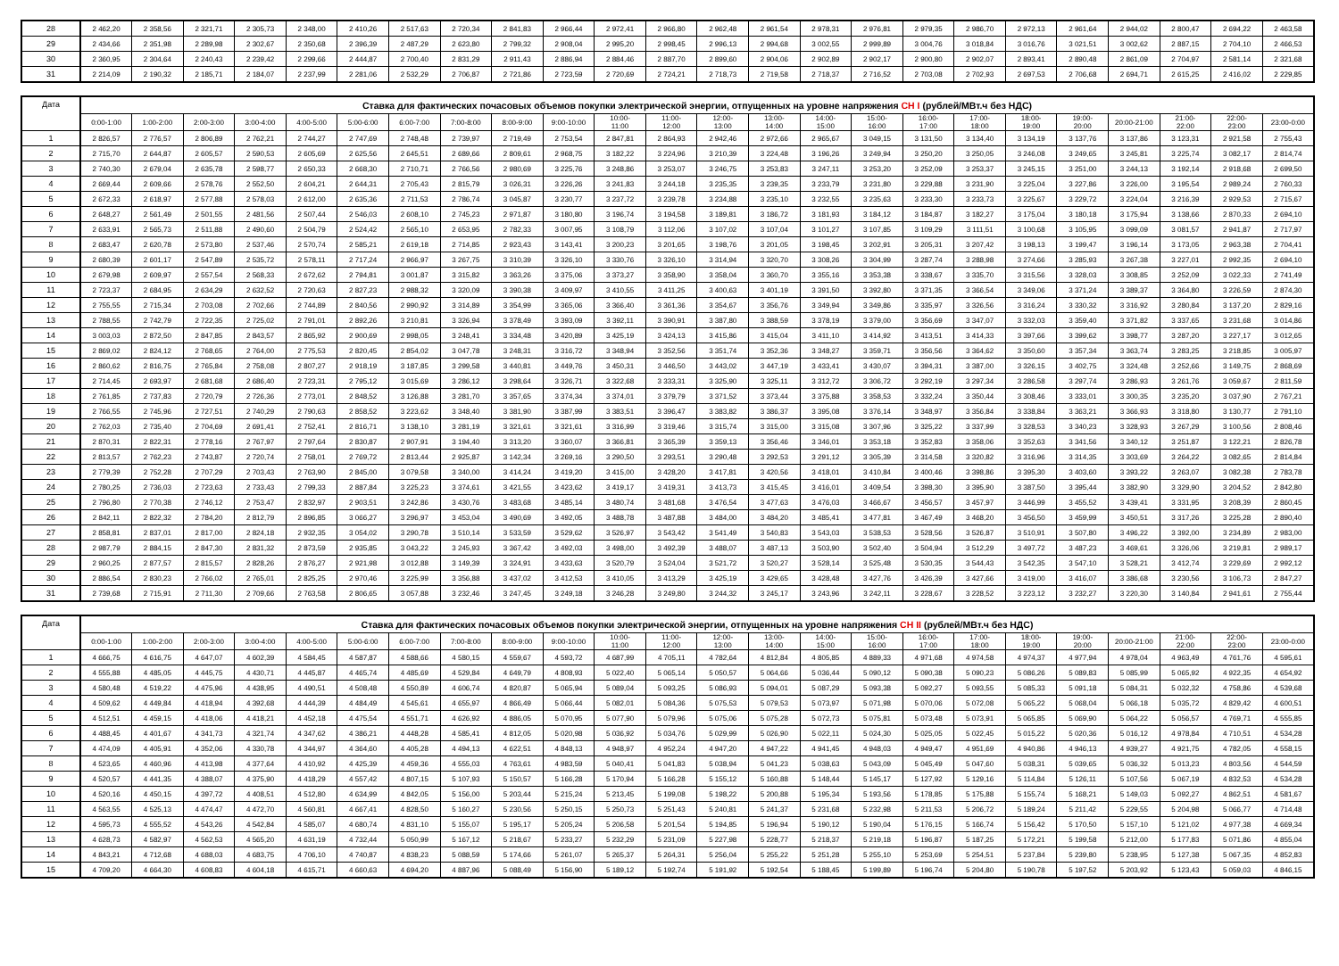| 28 | 2 462,20 | 2 358,56 | 2 321,71 | 2 305,73 | 2 348,00 | 2 410,26 | 2 517,63 | 2 720,34 | 2 841,83 | 2 966,44 | 2 972,41 | 2 966,80 | 2 962,48 | 2 961,54 | 2 978,31 | 2 976,81 | 2 979,35 | 2 986,70 | 2 972,13 | 2 961,64 | 2 944,02 | 2 800,47 | 2 694,22 | 2 463,58 |
| 29 | 2 434,66 | 2 351,98 | 2 289,98 | 2 302,67 | 2 350,68 | 2 396,39 | 2 487,29 | 2 623,80 | 2 799,32 | 2 908,04 | 2 995,20 | 2 998,45 | 2 996,13 | 2 994,68 | 3 002,55 | 2 999,89 | 3 004,76 | 3 018,84 | 3 016,76 | 3 021,51 | 3 002,62 | 2 887,15 | 2 704,10 | 2 466,53 |
| 30 | 2 360,95 | 2 304,64 | 2 240,43 | 2 239,42 | 2 299,66 | 2 444,87 | 2 700,40 | 2 831,29 | 2 911,43 | 2 886,94 | 2 884,46 | 2 887,70 | 2 899,60 | 2 904,06 | 2 902,89 | 2 902,17 | 2 900,80 | 2 902,07 | 2 893,41 | 2 890,48 | 2 861,09 | 2 704,97 | 2 581,14 | 2 321,68 |
| 31 | 2 214,09 | 2 190,32 | 2 185,71 | 2 184,07 | 2 237,99 | 2 281,06 | 2 532,29 | 2 706,87 | 2 721,86 | 2 723,59 | 2 720,69 | 2 724,21 | 2 718,73 | 2 719,58 | 2 718,37 | 2 716,52 | 2 703,08 | 2 702,93 | 2 697,53 | 2 706,68 | 2 694,71 | 2 615,25 | 2 416,02 | 2 229,85 |
| Дата | Ставка для фактических почасовых объемов покупки электрической энергии, отпущенных на уровне напряжения СН I (рублей/МВт.ч без НДС) | | | | | | | | | | | | | | | | | | | | | | | |
| --- | --- | --- | --- | --- | --- | --- | --- | --- | --- | --- | --- | --- | --- | --- | --- | --- | --- | --- | --- | --- | --- | --- | --- | --- |
| | 0:00-1:00 | 1:00-2:00 | 2:00-3:00 | 3:00-4:00 | 4:00-5:00 | 5:00-6:00 | 6:00-7:00 | 7:00-8:00 | 8:00-9:00 | 9:00-10:00 | 10:00- 11:00 | 11:00- 12:00 | 12:00- 13:00 | 13:00- 14:00 | 14:00- 15:00 | 15:00- 16:00 | 16:00- 17:00 | 17:00- 18:00 | 18:00- 19:00 | 19:00- 20:00 | 20:00-21:00 | 21:00- 22:00 | 22:00- 23:00 | 23:00-0:00 |
| 1 | 2 826,57 | 2 776,57 | 2 806,89 | 2 762,21 | 2 744,27 | 2 747,69 | 2 748,48 | 2 739,97 | 2 719,49 | 2 753,54 | 2 847,81 | 2 864,93 | 2 942,46 | 2 972,66 | 2 965,67 | 3 049,15 | 3 131,50 | 3 134,40 | 3 134,19 | 3 137,76 | 3 137,86 | 3 123,31 | 2 921,58 | 2 755,43 |
| 2 | 2 715,70 | 2 644,87 | 2 605,57 | 2 590,53 | 2 605,69 | 2 625,56 | 2 645,51 | 2 689,66 | 2 809,61 | 2 968,75 | 3 182,22 | 3 224,96 | 3 210,39 | 3 224,48 | 3 196,26 | 3 249,94 | 3 250,20 | 3 250,05 | 3 246,08 | 3 249,65 | 3 245,81 | 3 225,74 | 3 082,17 | 2 814,74 |
| 3 | 2 740,30 | 2 679,04 | 2 635,78 | 2 598,77 | 2 650,33 | 2 668,30 | 2 710,71 | 2 766,56 | 2 980,69 | 3 225,76 | 3 248,86 | 3 253,07 | 3 246,75 | 3 253,83 | 3 247,11 | 3 253,20 | 3 252,09 | 3 253,37 | 3 245,15 | 3 251,00 | 3 244,13 | 3 192,14 | 2 918,68 | 2 699,50 |
| 4 | 2 669,44 | 2 609,66 | 2 578,76 | 2 552,50 | 2 604,21 | 2 644,31 | 2 705,43 | 2 815,79 | 3 026,31 | 3 226,26 | 3 241,83 | 3 244,18 | 3 235,35 | 3 239,35 | 3 233,79 | 3 231,80 | 3 229,88 | 3 231,90 | 3 225,04 | 3 227,86 | 3 226,00 | 3 195,54 | 2 989,24 | 2 760,33 |
| 5 | 2 672,33 | 2 618,97 | 2 577,88 | 2 578,03 | 2 612,00 | 2 635,36 | 2 711,53 | 2 786,74 | 3 045,87 | 3 230,77 | 3 237,72 | 3 239,78 | 3 234,88 | 3 235,10 | 3 232,55 | 3 235,63 | 3 233,30 | 3 233,73 | 3 225,67 | 3 229,72 | 3 224,04 | 3 216,39 | 2 929,53 | 2 715,67 |
| 6 | 2 648,27 | 2 561,49 | 2 501,55 | 2 481,56 | 2 507,44 | 2 546,03 | 2 608,10 | 2 745,23 | 2 971,87 | 3 180,80 | 3 196,74 | 3 194,58 | 3 189,81 | 3 186,72 | 3 181,93 | 3 184,12 | 3 184,87 | 3 182,27 | 3 175,04 | 3 180,18 | 3 175,94 | 3 138,66 | 2 870,33 | 2 694,10 |
| 7 | 2 633,91 | 2 565,73 | 2 511,88 | 2 490,60 | 2 504,79 | 2 524,42 | 2 565,10 | 2 653,95 | 2 782,33 | 3 007,95 | 3 108,79 | 3 112,06 | 3 107,02 | 3 107,04 | 3 101,27 | 3 107,85 | 3 109,29 | 3 111,51 | 3 100,68 | 3 105,95 | 3 099,09 | 3 081,57 | 2 941,87 | 2 717,97 |
| 8 | 2 683,47 | 2 620,78 | 2 573,80 | 2 537,46 | 2 570,74 | 2 585,21 | 2 619,18 | 2 714,85 | 2 923,43 | 3 143,41 | 3 200,23 | 3 201,65 | 3 198,76 | 3 201,05 | 3 198,45 | 3 202,91 | 3 205,31 | 3 207,42 | 3 198,13 | 3 199,47 | 3 196,14 | 3 173,05 | 2 963,38 | 2 704,41 |
| 9 | 2 680,39 | 2 601,17 | 2 547,89 | 2 535,72 | 2 578,11 | 2 717,24 | 2 966,97 | 3 267,75 | 3 310,39 | 3 326,10 | 3 330,76 | 3 326,10 | 3 314,94 | 3 320,70 | 3 308,26 | 3 304,99 | 3 287,74 | 3 288,98 | 3 274,66 | 3 285,93 | 3 267,38 | 3 227,01 | 2 992,35 | 2 694,10 |
| 10 | 2 679,98 | 2 609,97 | 2 557,54 | 2 568,33 | 2 672,62 | 2 794,81 | 3 001,87 | 3 315,82 | 3 363,26 | 3 375,06 | 3 373,27 | 3 358,90 | 3 358,04 | 3 360,70 | 3 355,16 | 3 353,38 | 3 338,67 | 3 335,70 | 3 315,56 | 3 328,03 | 3 308,85 | 3 252,09 | 3 022,33 | 2 741,49 |
| 11 | 2 723,37 | 2 684,95 | 2 634,29 | 2 632,52 | 2 720,63 | 2 827,23 | 2 988,32 | 3 320,09 | 3 390,38 | 3 409,97 | 3 410,55 | 3 411,25 | 3 400,63 | 3 401,19 | 3 391,50 | 3 392,80 | 3 371,35 | 3 366,54 | 3 349,06 | 3 371,24 | 3 389,37 | 3 364,80 | 3 226,59 | 2 874,30 |
| 12 | 2 755,55 | 2 715,34 | 2 703,08 | 2 702,66 | 2 744,89 | 2 840,56 | 2 990,92 | 3 314,89 | 3 354,99 | 3 365,06 | 3 366,40 | 3 361,36 | 3 354,67 | 3 356,76 | 3 349,94 | 3 349,86 | 3 335,97 | 3 326,56 | 3 316,24 | 3 330,32 | 3 316,92 | 3 280,84 | 3 137,20 | 2 829,16 |
| 13 | 2 788,55 | 2 742,79 | 2 722,35 | 2 725,02 | 2 791,01 | 2 892,26 | 3 210,81 | 3 326,94 | 3 378,49 | 3 393,09 | 3 392,11 | 3 390,91 | 3 387,80 | 3 388,59 | 3 378,19 | 3 379,00 | 3 356,69 | 3 347,07 | 3 332,03 | 3 359,40 | 3 371,82 | 3 337,65 | 3 231,68 | 3 014,86 |
| 14 | 3 003,03 | 2 872,50 | 2 847,85 | 2 843,57 | 2 865,92 | 2 900,69 | 2 998,05 | 3 248,41 | 3 334,48 | 3 420,89 | 3 425,19 | 3 424,13 | 3 415,86 | 3 415,04 | 3 411,10 | 3 414,92 | 3 413,51 | 3 414,33 | 3 397,66 | 3 399,62 | 3 398,77 | 3 287,20 | 3 227,17 | 3 012,65 |
| 15 | 2 869,02 | 2 824,12 | 2 768,65 | 2 764,00 | 2 775,53 | 2 820,45 | 2 854,02 | 3 047,78 | 3 248,31 | 3 316,72 | 3 348,94 | 3 352,56 | 3 351,74 | 3 352,36 | 3 348,27 | 3 359,71 | 3 356,56 | 3 364,62 | 3 350,60 | 3 357,34 | 3 363,74 | 3 283,25 | 3 218,85 | 3 005,97 |
| 16 | 2 860,62 | 2 816,75 | 2 765,84 | 2 758,08 | 2 807,27 | 2 918,19 | 3 187,85 | 3 299,58 | 3 440,81 | 3 449,76 | 3 450,31 | 3 446,50 | 3 443,02 | 3 447,19 | 3 433,41 | 3 430,07 | 3 394,31 | 3 387,00 | 3 326,15 | 3 402,75 | 3 324,48 | 3 252,66 | 3 149,75 | 2 868,69 |
| 17 | 2 714,45 | 2 693,97 | 2 681,68 | 2 686,40 | 2 723,31 | 2 795,12 | 3 015,69 | 3 286,12 | 3 298,64 | 3 326,71 | 3 322,68 | 3 333,31 | 3 325,90 | 3 325,11 | 3 312,72 | 3 306,72 | 3 292,19 | 3 297,34 | 3 286,58 | 3 297,74 | 3 286,93 | 3 261,76 | 3 059,67 | 2 811,59 |
| 18 | 2 761,85 | 2 737,83 | 2 720,79 | 2 726,36 | 2 773,01 | 2 848,52 | 3 126,88 | 3 281,70 | 3 357,65 | 3 374,34 | 3 374,01 | 3 379,79 | 3 371,52 | 3 373,44 | 3 375,88 | 3 358,53 | 3 332,24 | 3 350,44 | 3 308,46 | 3 333,01 | 3 300,35 | 3 235,20 | 3 037,90 | 2 767,21 |
| 19 | 2 766,55 | 2 745,96 | 2 727,51 | 2 740,29 | 2 790,63 | 2 858,52 | 3 223,62 | 3 348,40 | 3 381,90 | 3 387,99 | 3 383,51 | 3 396,47 | 3 383,82 | 3 386,37 | 3 395,08 | 3 376,14 | 3 348,97 | 3 356,84 | 3 338,84 | 3 363,21 | 3 366,93 | 3 318,80 | 3 130,77 | 2 791,10 |
| 20 | 2 762,03 | 2 735,40 | 2 704,69 | 2 691,41 | 2 752,41 | 2 816,71 | 3 138,10 | 3 281,19 | 3 321,61 | 3 321,61 | 3 316,99 | 3 319,46 | 3 315,74 | 3 315,00 | 3 315,08 | 3 307,96 | 3 325,22 | 3 337,99 | 3 328,53 | 3 340,23 | 3 328,93 | 3 267,29 | 3 100,56 | 2 808,46 |
| 21 | 2 870,31 | 2 822,31 | 2 778,16 | 2 767,97 | 2 797,64 | 2 830,87 | 2 907,91 | 3 194,40 | 3 313,20 | 3 360,07 | 3 366,81 | 3 365,39 | 3 359,13 | 3 356,46 | 3 346,01 | 3 353,18 | 3 352,83 | 3 358,06 | 3 352,63 | 3 341,56 | 3 340,12 | 3 251,87 | 3 122,21 | 2 826,78 |
| 22 | 2 813,57 | 2 762,23 | 2 743,87 | 2 720,74 | 2 758,01 | 2 769,72 | 2 813,44 | 2 925,87 | 3 142,34 | 3 269,16 | 3 290,50 | 3 293,51 | 3 290,48 | 3 292,53 | 3 291,12 | 3 305,39 | 3 314,58 | 3 320,82 | 3 316,96 | 3 314,35 | 3 303,69 | 3 264,22 | 3 082,65 | 2 814,84 |
| 23 | 2 779,39 | 2 752,28 | 2 707,29 | 2 703,43 | 2 763,90 | 2 845,00 | 3 079,58 | 3 340,00 | 3 414,24 | 3 419,20 | 3 415,00 | 3 428,20 | 3 417,81 | 3 420,56 | 3 418,01 | 3 410,84 | 3 400,46 | 3 398,86 | 3 395,30 | 3 403,60 | 3 393,22 | 3 263,07 | 3 082,38 | 2 783,78 |
| 24 | 2 780,25 | 2 736,03 | 2 723,63 | 2 733,43 | 2 799,33 | 2 887,84 | 3 225,23 | 3 374,61 | 3 421,55 | 3 423,62 | 3 419,17 | 3 419,31 | 3 413,73 | 3 415,45 | 3 416,01 | 3 409,54 | 3 398,30 | 3 395,90 | 3 387,50 | 3 395,44 | 3 382,90 | 3 329,90 | 3 204,52 | 2 842,80 |
| 25 | 2 796,80 | 2 770,38 | 2 746,12 | 2 753,47 | 2 832,97 | 2 903,51 | 3 242,86 | 3 430,76 | 3 483,68 | 3 485,14 | 3 480,74 | 3 481,68 | 3 476,54 | 3 477,63 | 3 476,03 | 3 466,67 | 3 456,57 | 3 457,97 | 3 446,99 | 3 455,52 | 3 439,41 | 3 331,95 | 3 208,39 | 2 860,45 |
| 26 | 2 842,11 | 2 822,32 | 2 784,20 | 2 812,79 | 2 896,85 | 3 066,27 | 3 296,97 | 3 453,04 | 3 490,69 | 3 492,05 | 3 488,78 | 3 487,88 | 3 484,00 | 3 484,20 | 3 485,41 | 3 477,81 | 3 467,49 | 3 468,20 | 3 456,50 | 3 459,99 | 3 450,51 | 3 317,26 | 3 225,28 | 2 890,40 |
| 27 | 2 858,81 | 2 837,01 | 2 817,00 | 2 824,18 | 2 932,35 | 3 054,02 | 3 290,78 | 3 510,14 | 3 533,59 | 3 529,62 | 3 526,97 | 3 543,42 | 3 541,49 | 3 540,83 | 3 543,03 | 3 538,53 | 3 528,56 | 3 526,87 | 3 510,91 | 3 507,80 | 3 496,22 | 3 392,00 | 3 234,89 | 2 983,00 |
| 28 | 2 987,79 | 2 884,15 | 2 847,30 | 2 831,32 | 2 873,59 | 2 935,85 | 3 043,22 | 3 245,93 | 3 367,42 | 3 492,03 | 3 498,00 | 3 492,39 | 3 488,07 | 3 487,13 | 3 503,90 | 3 502,40 | 3 504,94 | 3 512,29 | 3 497,72 | 3 487,23 | 3 469,61 | 3 326,06 | 3 219,81 | 2 989,17 |
| 29 | 2 960,25 | 2 877,57 | 2 815,57 | 2 828,26 | 2 876,27 | 2 921,98 | 3 012,88 | 3 149,39 | 3 324,91 | 3 433,63 | 3 520,79 | 3 524,04 | 3 521,72 | 3 520,27 | 3 528,14 | 3 525,48 | 3 530,35 | 3 544,43 | 3 542,35 | 3 547,10 | 3 528,21 | 3 412,74 | 3 229,69 | 2 992,12 |
| 30 | 2 886,54 | 2 830,23 | 2 766,02 | 2 765,01 | 2 825,25 | 2 970,46 | 3 225,99 | 3 356,88 | 3 437,02 | 3 412,53 | 3 410,05 | 3 413,29 | 3 425,19 | 3 429,65 | 3 428,48 | 3 427,76 | 3 426,39 | 3 427,66 | 3 419,00 | 3 416,07 | 3 386,68 | 3 230,56 | 3 106,73 | 2 847,27 |
| 31 | 2 739,68 | 2 715,91 | 2 711,30 | 2 709,66 | 2 763,58 | 2 806,65 | 3 057,88 | 3 232,46 | 3 247,45 | 3 249,18 | 3 246,28 | 3 249,80 | 3 244,32 | 3 245,17 | 3 243,96 | 3 242,11 | 3 228,67 | 3 228,52 | 3 223,12 | 3 232,27 | 3 220,30 | 3 140,84 | 2 941,61 | 2 755,44 |
| Дата | Ставка для фактических почасовых объемов покупки электрической энергии, отпущенных на уровне напряжения СН II (рублей/МВт.ч без НДС) | | | | | | | | | | | | | | | | | | | | | | | |
| --- | --- | --- | --- | --- | --- | --- | --- | --- | --- | --- | --- | --- | --- | --- | --- | --- | --- | --- | --- | --- | --- | --- | --- | --- |
| | 0:00-1:00 | 1:00-2:00 | 2:00-3:00 | 3:00-4:00 | 4:00-5:00 | 5:00-6:00 | 6:00-7:00 | 7:00-8:00 | 8:00-9:00 | 9:00-10:00 | 10:00- 11:00 | 11:00- 12:00 | 12:00- 13:00 | 13:00- 14:00 | 14:00- 15:00 | 15:00- 16:00 | 16:00- 17:00 | 17:00- 18:00 | 18:00- 19:00 | 19:00- 20:00 | 20:00-21:00 | 21:00- 22:00 | 22:00- 23:00 | 23:00-0:00 |
| 1 | 4 666,75 | 4 616,75 | 4 647,07 | 4 602,39 | 4 584,45 | 4 587,87 | 4 588,66 | 4 580,15 | 4 559,67 | 4 593,72 | 4 687,99 | 4 705,11 | 4 782,64 | 4 812,84 | 4 805,85 | 4 889,33 | 4 971,68 | 4 974,58 | 4 974,37 | 4 977,94 | 4 978,04 | 4 963,49 | 4 761,76 | 4 595,61 |
| 2 | 4 555,88 | 4 485,05 | 4 445,75 | 4 430,71 | 4 445,87 | 4 465,74 | 4 485,69 | 4 529,84 | 4 649,79 | 4 808,93 | 5 022,40 | 5 065,14 | 5 050,57 | 5 064,66 | 5 036,44 | 5 090,12 | 5 090,38 | 5 090,23 | 5 086,26 | 5 089,83 | 5 085,99 | 5 065,92 | 4 922,35 | 4 654,92 |
| 3 | 4 580,48 | 4 519,22 | 4 475,96 | 4 438,95 | 4 490,51 | 4 508,48 | 4 550,89 | 4 606,74 | 4 820,87 | 5 065,94 | 5 089,04 | 5 093,25 | 5 086,93 | 5 094,01 | 5 087,29 | 5 093,38 | 5 092,27 | 5 093,55 | 5 085,33 | 5 091,18 | 5 084,31 | 5 032,32 | 4 758,86 | 4 539,68 |
| 4 | 4 509,62 | 4 449,84 | 4 418,94 | 4 392,68 | 4 444,39 | 4 484,49 | 4 545,61 | 4 655,97 | 4 866,49 | 5 066,44 | 5 082,01 | 5 084,36 | 5 075,53 | 5 079,53 | 5 073,97 | 5 071,98 | 5 070,06 | 5 072,08 | 5 065,22 | 5 068,04 | 5 066,18 | 5 035,72 | 4 829,42 | 4 600,51 |
| 5 | 4 512,51 | 4 459,15 | 4 418,06 | 4 418,21 | 4 452,18 | 4 475,54 | 4 551,71 | 4 626,92 | 4 886,05 | 5 070,95 | 5 077,90 | 5 079,96 | 5 075,06 | 5 075,28 | 5 072,73 | 5 075,81 | 5 073,48 | 5 073,91 | 5 065,85 | 5 069,90 | 5 064,22 | 5 056,57 | 4 769,71 | 4 555,85 |
| 6 | 4 488,45 | 4 401,67 | 4 341,73 | 4 321,74 | 4 347,62 | 4 386,21 | 4 448,28 | 4 585,41 | 4 812,05 | 5 020,98 | 5 036,92 | 5 034,76 | 5 029,99 | 5 026,90 | 5 022,11 | 5 024,30 | 5 025,05 | 5 022,45 | 5 015,22 | 5 020,36 | 5 016,12 | 4 978,84 | 4 710,51 | 4 534,28 |
| 7 | 4 474,09 | 4 405,91 | 4 352,06 | 4 330,78 | 4 344,97 | 4 364,60 | 4 405,28 | 4 494,13 | 4 622,51 | 4 848,13 | 4 948,97 | 4 952,24 | 4 947,20 | 4 947,22 | 4 941,45 | 4 948,03 | 4 949,47 | 4 951,69 | 4 940,86 | 4 946,13 | 4 939,27 | 4 921,75 | 4 782,05 | 4 558,15 |
| 8 | 4 523,65 | 4 460,96 | 4 413,98 | 4 377,64 | 4 410,92 | 4 425,39 | 4 459,36 | 4 555,03 | 4 763,61 | 4 983,59 | 5 040,41 | 5 041,83 | 5 038,94 | 5 041,23 | 5 038,63 | 5 043,09 | 5 045,49 | 5 047,60 | 5 038,31 | 5 039,65 | 5 036,32 | 5 013,23 | 4 803,56 | 4 544,59 |
| 9 | 4 520,57 | 4 441,35 | 4 388,07 | 4 375,90 | 4 418,29 | 4 557,42 | 4 807,15 | 5 107,93 | 5 150,57 | 5 166,28 | 5 170,94 | 5 166,28 | 5 155,12 | 5 160,88 | 5 148,44 | 5 145,17 | 5 127,92 | 5 129,16 | 5 114,84 | 5 126,11 | 5 107,56 | 5 067,19 | 4 832,53 | 4 534,28 |
| 10 | 4 520,16 | 4 450,15 | 4 397,72 | 4 408,51 | 4 512,80 | 4 634,99 | 4 842,05 | 5 156,00 | 5 203,44 | 5 215,24 | 5 213,45 | 5 199,08 | 5 198,22 | 5 200,88 | 5 195,34 | 5 193,56 | 5 178,85 | 5 175,88 | 5 155,74 | 5 168,21 | 5 149,03 | 5 092,27 | 4 862,51 | 4 581,67 |
| 11 | 4 563,55 | 4 525,13 | 4 474,47 | 4 472,70 | 4 560,81 | 4 667,41 | 4 828,50 | 5 160,27 | 5 230,56 | 5 250,15 | 5 250,73 | 5 251,43 | 5 240,81 | 5 241,37 | 5 231,68 | 5 232,98 | 5 211,53 | 5 206,72 | 5 189,24 | 5 211,42 | 5 229,55 | 5 204,98 | 5 066,77 | 4 714,48 |
| 12 | 4 595,73 | 4 555,52 | 4 543,26 | 4 542,84 | 4 585,07 | 4 680,74 | 4 831,10 | 5 155,07 | 5 195,17 | 5 205,24 | 5 206,58 | 5 201,54 | 5 194,85 | 5 196,94 | 5 190,12 | 5 190,04 | 5 176,15 | 5 166,74 | 5 156,42 | 5 170,50 | 5 157,10 | 5 121,02 | 4 977,38 | 4 669,34 |
| 13 | 4 628,73 | 4 582,97 | 4 562,53 | 4 565,20 | 4 631,19 | 4 732,44 | 5 050,99 | 5 167,12 | 5 218,67 | 5 233,27 | 5 232,29 | 5 231,09 | 5 227,98 | 5 228,77 | 5 218,37 | 5 219,18 | 5 196,87 | 5 187,25 | 5 172,21 | 5 199,58 | 5 212,00 | 5 177,83 | 5 071,86 | 4 855,04 |
| 14 | 4 843,21 | 4 712,68 | 4 688,03 | 4 683,75 | 4 706,10 | 4 740,87 | 4 838,23 | 5 088,59 | 5 174,66 | 5 261,07 | 5 265,37 | 5 264,31 | 5 256,04 | 5 255,22 | 5 251,28 | 5 255,10 | 5 253,69 | 5 254,51 | 5 237,84 | 5 239,80 | 5 238,95 | 5 127,38 | 5 067,35 | 4 852,83 |
| 15 | 4 709,20 | 4 664,30 | 4 608,83 | 4 604,18 | 4 615,71 | 4 660,63 | 4 694,20 | 4 887,96 | 5 088,49 | 5 156,90 | 5 189,12 | 5 192,74 | 5 191,92 | 5 192,54 | 5 188,45 | 5 199,89 | 5 196,74 | 5 204,80 | 5 190,78 | 5 197,52 | 5 203,92 | 5 123,43 | 5 059,03 | 4 846,15 |